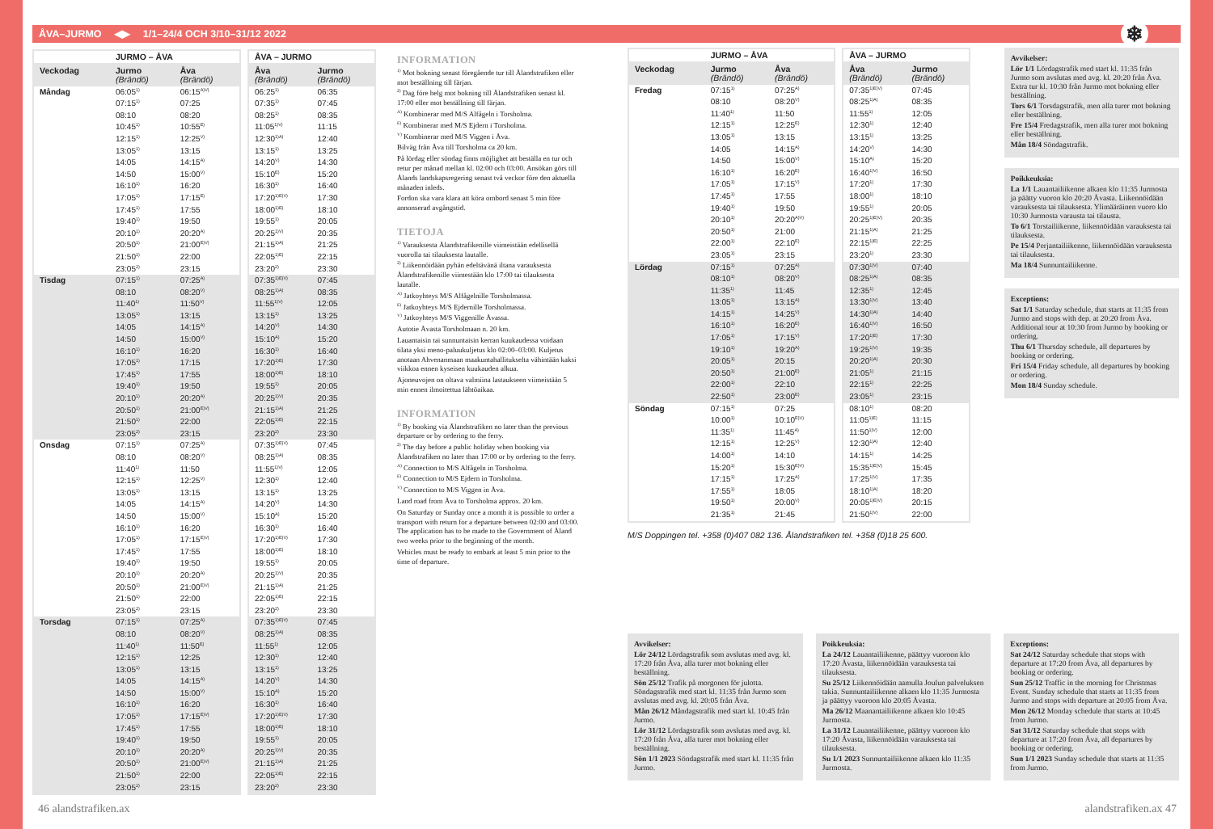ÅVA–JURMO ◀▶ 1/1–24/4 OCH 3/10–31/12 2022 ❄
| | JURMO – ÅVA | |
| --- | --- | --- |
| Veckodag | Jurmo (Brändö) | Åva (Brändö) |
| Måndag | 06:05<sup>1)</sup> | 06:15<sup>A)V)</sup> |
| | 07:15<sup>1)</sup> | 07:25 |
| | 08:10 | 08:20 |
| | 10:45<sup>1)</sup> | 10:55<sup>E)</sup> |
| | 12:15<sup>1)</sup> | 12:25<sup>V)</sup> |
| | 13:05<sup>1)</sup> | 13:15 |
| | 14:05 | 14:15<sup>A)</sup> |
| | 14:50 | 15:00<sup>V)</sup> |
| | 16:10<sup>1)</sup> | 16:20 |
| | 17:05<sup>1)</sup> | 17:15<sup>E)</sup> |
| | 17:45<sup>1)</sup> | 17:55 |
| | 19:40<sup>1)</sup> | 19:50 |
| | 20:10<sup>1)</sup> | 20:20<sup>A)</sup> |
| | 20:50<sup>1)</sup> | 21:00<sup>E)V)</sup> |
| | 21:50<sup>1)</sup> | 22:00 |
| | 23:05<sup>2)</sup> | 23:15 |
| Tisdag | 07:15<sup>1)</sup> | 07:25<sup>A)</sup> |
| | 08:10 | 08:20<sup>V)</sup> |
| | 11:40<sup>1)</sup> | 11:50<sup>V)</sup> |
| | 13:05<sup>1)</sup> | 13:15 |
| | 14:05 | 14:15<sup>A)</sup> |
| | 14:50 | 15:00<sup>V)</sup> |
| | 16:10<sup>1)</sup> | 16:20 |
| | 17:05<sup>1)</sup> | 17:15 |
| | 17:45<sup>1)</sup> | 17:55 |
| | 19:40<sup>1)</sup> | 19:50 |
| | 20:10<sup>1)</sup> | 20:20<sup>A)</sup> |
| | 20:50<sup>1)</sup> | 21:00<sup>E)V)</sup> |
| | 21:50<sup>1)</sup> | 22:00 |
| | 23:05<sup>2)</sup> | 23:15 |
| Onsdag | 07:15<sup>1)</sup> | 07:25<sup>A)</sup> |
| | 08:10 | 08:20<sup>V)</sup> |
| | 11:40<sup>1)</sup> | 11:50 |
| | 12:15<sup>1)</sup> | 12:25<sup>V)</sup> |
| | 13:05<sup>1)</sup> | 13:15 |
| | 14:05 | 14:15<sup>A)</sup> |
| | 14:50 | 15:00<sup>V)</sup> |
| | 16:10<sup>1)</sup> | 16:20 |
| | 17:05<sup>1)</sup> | 17:15<sup>E)V)</sup> |
| | 17:45<sup>1)</sup> | 17:55 |
| | 19:40<sup>1)</sup> | 19:50 |
| | 20:10<sup>1)</sup> | 20:20<sup>A)</sup> |
| | 20:50<sup>1)</sup> | 21:00<sup>E)V)</sup> |
| | 21:50<sup>1)</sup> | 22:00 |
| | 23:05<sup>2)</sup> | 23:15 |
| Torsdag | 07:15<sup>1)</sup> | 07:25<sup>A)</sup> |
| | 08:10 | 08:20<sup>V)</sup> |
| | 11:40<sup>1)</sup> | 11:50<sup>E)</sup> |
| | 12:15<sup>1)</sup> | 12:25 |
| | 13:05<sup>1)</sup> | 13:15 |
| | 14:05 | 14:15<sup>A)</sup> |
| | 14:50 | 15:00<sup>V)</sup> |
| | 16:10<sup>1)</sup> | 16:20 |
| | 17:05<sup>1)</sup> | 17:15<sup>E)V)</sup> |
| | 17:45<sup>1)</sup> | 17:55 |
| | 19:40<sup>1)</sup> | 19:50 |
| | 20:10<sup>1)</sup> | 20:20<sup>A)</sup> |
| | 20:50<sup>1)</sup> | 21:00<sup>E)V)</sup> |
| | 21:50<sup>1)</sup> | 22:00 |
| | 23:05<sup>2)</sup> | 23:15 |
| ÅVA – JURMO | |
| --- | --- |
| Åva (Brändö) | Jurmo (Brändö) |
| 06:25<sup>1)</sup> | 06:35 |
| 07:35<sup>1)</sup> | 07:45 |
| 08:25<sup>1)</sup> | 08:35 |
| 11:05<sup>1)V)</sup> | 11:15 |
| 12:30<sup>1)A)</sup> | 12:40 |
| 13:15<sup>1)</sup> | 13:25 |
| 14:20<sup>V)</sup> | 14:30 |
| 15:10<sup>E)</sup> | 15:20 |
| 16:30<sup>1)</sup> | 16:40 |
| 17:20<sup>1)E)V)</sup> | 17:30 |
| 18:00<sup>1)E)</sup> | 18:10 |
| 19:55<sup>1)</sup> | 20:05 |
| 20:25<sup>1)V)</sup> | 20:35 |
| 21:15<sup>1)A)</sup> | 21:25 |
| 22:05<sup>1)E)</sup> | 22:15 |
| 23:20<sup>2)</sup> | 23:30 |
| 07:35<sup>1)E)V)</sup> | 07:45 |
| 08:25<sup>1)A)</sup> | 08:35 |
| 11:55<sup>1)V)</sup> | 12:05 |
| 13:15<sup>1)</sup> | 13:25 |
| 14:20<sup>V)</sup> | 14:30 |
| 15:10<sup>A)</sup> | 15:20 |
| 16:30<sup>1)</sup> | 16:40 |
| 17:20<sup>1)E)</sup> | 17:30 |
| 18:00<sup>1)E)</sup> | 18:10 |
| 19:55<sup>1)</sup> | 20:05 |
| 20:25<sup>1)V)</sup> | 20:35 |
| 21:15<sup>1)A)</sup> | 21:25 |
| 22:05<sup>1)E)</sup> | 22:15 |
| 23:20<sup>2)</sup> | 23:30 |
| 07:35<sup>1)E)V)</sup> | 07:45 |
| 08:25<sup>1)A)</sup> | 08:35 |
| 11:55<sup>1)V)</sup> | 12:05 |
| 12:30<sup>1)</sup> | 12:40 |
| 13:15<sup>1)</sup> | 13:25 |
| 14:20<sup>V)</sup> | 14:30 |
| 15:10<sup>A)</sup> | 15:20 |
| 16:30<sup>1)</sup> | 16:40 |
| 17:20<sup>1)E)V)</sup> | 17:30 |
| 18:00<sup>1)E)</sup> | 18:10 |
| 19:55<sup>1)</sup> | 20:05 |
| 20:25<sup>1)V)</sup> | 20:35 |
| 21:15<sup>1)A)</sup> | 21:25 |
| 22:05<sup>1)E)</sup> | 22:15 |
| 23:20<sup>2)</sup> | 23:30 |
| 07:35<sup>1)E)V)</sup> | 07:45 |
| 08:25<sup>1)A)</sup> | 08:35 |
| 11:55<sup>1)</sup> | 12:05 |
| 12:30<sup>1)</sup> | 12:40 |
| 13:15<sup>1)</sup> | 13:25 |
| 14:20<sup>V)</sup> | 14:30 |
| 15:10<sup>A)</sup> | 15:20 |
| 16:30<sup>1)</sup> | 16:40 |
| 17:20<sup>1)E)V)</sup> | 17:30 |
| 18:00<sup>1)E)</sup> | 18:10 |
| 19:55<sup>1)</sup> | 20:05 |
| 20:25<sup>1)V)</sup> | 20:35 |
| 21:15<sup>1)A)</sup> | 21:25 |
| 22:05<sup>1)E)</sup> | 22:15 |
| 23:20<sup>2)</sup> | 23:30 |
INFORMATION
<sup>1)</sup> Mot bokning senast föregående tur till Ålandstrafiken eller mot beställning till färjan.
<sup>2)</sup> Dag före helg mot bokning till Ålandstrafiken senast kl. 17:00 eller mot beställning till färjan.
<sup>A)</sup> Kombinerar med M/S Alfågeln i Torsholma.
<sup>E)</sup> Kombinerar med M/S Ejdern i Torsholma.
<sup>V)</sup> Kombinerar med M/S Viggen i Åva.
Bilväg från Åva till Torsholma ca 20 km.
På lördag eller söndag finns möjlighet att beställa en tur och retur per månad mellan kl. 02:00 och 03:00. Ansökan görs till Ålands landskapsregering senast två veckor före den aktuella månaden inleds.
Fordon ska vara klara att köra ombord senast 5 min före annonserad avgångstid.
TIETOJA
<sup>1)</sup> Varauksesta Ålandstrafikenille viimeistään edellisellä vuorolla tai tilauksesta lautalle.
<sup>2)</sup> Liikennöidään pyhän edeltävänä iltana varauksesta Ålandstrafikenille viimestään klo 17:00 tai tilauksesta lautalle.
<sup>A)</sup> Jatkoyhteys M/S Alfågelnille Torsholmassa.
<sup>E)</sup> Jatkoyhteys M/S Ejdernille Torsholmassa.
<sup>V)</sup> Jatkoyhteys M/S Viggenille Åvassa.
Autotie Åvasta Torsholmaan n. 20 km.
Lauantaisin tai sunnuntaisin kerran kuukaudessa voidaan tilata yksi meno-paluukuljetus klo 02:00–03:00. Kuljetus anotaan Ahvenanmaan maakuntahallitukselta vähintään kaksi viikkoa ennen kyseisen kuukauden alkua.
Ajoneuvojen on oltava valmiina lastaukseen viimeistään 5 min ennen ilmoitettua lähtöaikaa.
INFORMATION
<sup>1)</sup> By booking via Ålandstrafiken no later than the previous departure or by ordering to the ferry.
<sup>2)</sup> The day before a public holiday when booking via Ålandstrafiken no later than 17:00 or by ordering to the ferry.
<sup>A)</sup> Connection to M/S Alfågeln in Torsholma.
<sup>E)</sup> Connection to M/S Ejdern in Torsholma.
<sup>V)</sup> Connection to M/S Viggen in Åva.
Land road from Åva to Torsholma approx. 20 km.
On Saturday or Sunday once a month it is possible to order a transport with return for a departure between 02:00 and 03:00. The application has to be made to the Government of Åland two weeks prior to the beginning of the month.
Vehicles must be ready to embark at least 5 min prior to the time of departure.
| | JURMO – ÅVA | |
| --- | --- | --- |
| Veckodag | Jurmo (Brändö) | Åva (Brändö) |
| Fredag | 07:15<sup>1)</sup> | 07:25<sup>A)</sup> |
| | 08:10 | 08:20<sup>V)</sup> |
| | 11:40<sup>1)</sup> | 11:50 |
| | 12:15<sup>1)</sup> | 12:25<sup>E)</sup> |
| | 13:05<sup>1)</sup> | 13:15 |
| | 14:05 | 14:15<sup>A)</sup> |
| | 14:50 | 15:00<sup>V)</sup> |
| | 16:10<sup>1)</sup> | 16:20<sup>E)</sup> |
| | 17:05<sup>1)</sup> | 17:15<sup>V)</sup> |
| | 17:45<sup>1)</sup> | 17:55 |
| | 19:40<sup>1)</sup> | 19:50 |
| | 20:10<sup>1)</sup> | 20:20<sup>A)V)</sup> |
| | 20:50<sup>1)</sup> | 21:00 |
| | 22:00<sup>1)</sup> | 22:10<sup>E)</sup> |
| | 23:05<sup>1)</sup> | 23:15 |
| Lördag | 07:15<sup>1)</sup> | 07:25<sup>A)</sup> |
| | 08:10<sup>1)</sup> | 08:20<sup>V)</sup> |
| | 11:35<sup>1)</sup> | 11:45 |
| | 13:05<sup>1)</sup> | 13:15<sup>A)</sup> |
| | 14:15<sup>1)</sup> | 14:25<sup>V)</sup> |
| | 16:10<sup>1)</sup> | 16:20<sup>E)</sup> |
| | 17:05<sup>1)</sup> | 17:15<sup>V)</sup> |
| | 19:10<sup>1)</sup> | 19:20<sup>A)</sup> |
| | 20:05<sup>1)</sup> | 20:15 |
| | 20:50<sup>1)</sup> | 21:00<sup>E)</sup> |
| | 22:00<sup>1)</sup> | 22:10 |
| | 22:50<sup>1)</sup> | 23:00<sup>E)</sup> |
| Söndag | 07:15<sup>1)</sup> | 07:25 |
| | 10:00<sup>1)</sup> | 10:10<sup>E)V)</sup> |
| | 11:35<sup>1)</sup> | 11:45<sup>A)</sup> |
| | 12:15<sup>1)</sup> | 12:25<sup>V)</sup> |
| | 14:00<sup>1)</sup> | 14:10 |
| | 15:20<sup>1)</sup> | 15:30<sup>E)V)</sup> |
| | 17:15<sup>1)</sup> | 17:25<sup>A)</sup> |
| | 17:55<sup>1)</sup> | 18:05 |
| | 19:50<sup>1)</sup> | 20:00<sup>V)</sup> |
| | 21:35<sup>1)</sup> | 21:45 |
| ÅVA – JURMO | |
| --- | --- |
| Åva (Brändö) | Jurmo (Brändö) |
| 07:35<sup>1)E)V)</sup> | 07:45 |
| 08:25<sup>1)A)</sup> | 08:35 |
| 11:55<sup>1)</sup> | 12:05 |
| 12:30<sup>1)</sup> | 12:40 |
| 13:15<sup>1)</sup> | 13:25 |
| 14:20<sup>V)</sup> | 14:30 |
| 15:10<sup>A)</sup> | 15:20 |
| 16:40<sup>1)V)</sup> | 16:50 |
| 17:20<sup>1)</sup> | 17:30 |
| 18:00<sup>1)</sup> | 18:10 |
| 19:55<sup>1)</sup> | 20:05 |
| 20:25<sup>1)E)V)</sup> | 20:35 |
| 21:15<sup>1)A)</sup> | 21:25 |
| 22:15<sup>1)E)</sup> | 22:25 |
| 23:20<sup>1)</sup> | 23:30 |
| 07:30<sup>1)V)</sup> | 07:40 |
| 08:25<sup>1)A)</sup> | 08:35 |
| 12:35<sup>1)</sup> | 12:45 |
| 13:30<sup>1)V)</sup> | 13:40 |
| 14:30<sup>1)A)</sup> | 14:40 |
| 16:40<sup>1)V)</sup> | 16:50 |
| 17:20<sup>1)E)</sup> | 17:30 |
| 19:25<sup>1)V)</sup> | 19:35 |
| 20:20<sup>1)A)</sup> | 20:30 |
| 21:05<sup>1)</sup> | 21:15 |
| 22:15<sup>1)</sup> | 22:25 |
| 23:05<sup>1)</sup> | 23:15 |
| 08:10<sup>1)</sup> | 08:20 |
| 11:05<sup>1)E)</sup> | 11:15 |
| 11:50<sup>1)V)</sup> | 12:00 |
| 12:30<sup>1)A)</sup> | 12:40 |
| 14:15<sup>1)</sup> | 14:25 |
| 15:35<sup>1)E)V)</sup> | 15:45 |
| 17:25<sup>1)V)</sup> | 17:35 |
| 18:10<sup>1)A)</sup> | 18:20 |
| 20:05<sup>1)E)V)</sup> | 20:15 |
| 21:50<sup>1)V)</sup> | 22:00 |
Avvikelser:
Lör 1/1 Lördagstrafik med start kl. 11:35 från Jurmo som avslutas med avg. kl. 20:20 från Åva. Extra tur kl. 10:30 från Jurmo mot bokning eller beställning.
Tors 6/1 Torsdagstrafik, men alla turer mot bokning eller beställning.
Fre 15/4 Fredagstrafik, men alla turer mot bokning eller beställning.
Mån 18/4 Söndagstrafik.
Poikkeuksia:
La 1/1 Lauantailiikenne alkaen klo 11:35 Jurmosta ja päätty vuoron klo 20:20 Åvasta. Liikennöidään varauksesta tai tilauksesta. Ylimääräinen vuoro klo 10:30 Jurmosta varausta tai tilausta.
To 6/1 Torstailiikenne, liikennöidään varauksesta tai tilauksesta.
Pe 15/4 Perjantailiikenne, liikennöidään varauksesta tai tilauksesta.
Ma 18/4 Sunnuntailiikenne.
Exceptions:
Sat 1/1 Saturday schedule, that starts at 11:35 from Jurmo and stops with dep. at 20:20 from Åva. Additional tour at 10:30 from Jurmo by booking or ordering.
Thu 6/1 Thursday schedule, all departures by booking or ordering.
Fri 15/4 Friday schedule, all departures by booking or ordering.
Mon 18/4 Sunday schedule.
M/S Doppingen tel. +358 (0)407 082 136. Ålandstrafiken tel. +358 (0)18 25 600.
Avvikelser:
Lör 24/12 Lördagstrafik som avslutas med avg. kl. 17:20 från Åva, alla turer mot bokning eller beställning.
Sön 25/12 Trafik på morgonen för julotta. Söndagstrafik med start kl. 11:35 från Jurmo som avslutas med avg. kl. 20:05 från Åva.
Mån 26/12 Måndagstrafik med start kl. 10:45 från Jurmo.
Lör 31/12 Lördagstrafik som avslutas med avg. kl. 17:20 från Åva, alla turer mot bokning eller beställning.
Sön 1/1 2023 Söndagstrafik med start kl. 11:35 från Jurmo.
Poikkeuksia:
La 24/12 Lauantailiikenne, päättyy vuoroon klo 17:20 Åvasta, liikennöidään varauksesta tai tilauksesta.
Su 25/12 Liikennöidään aamulla Joulun palveluksen takia. Sunnuntailiikenne alkaen klo 11:35 Jurmosta ja päättyy vuoroon klo 20:05 Åvasta.
Ma 26/12 Maanantailiikenne alkaen klo 10:45 Jurmosta.
La 31/12 Lauantailiikenne, päättyy vuoroon klo 17:20 Åvasta, liikennöidään varauksesta tai tilauksesta.
Su 1/1 2023 Sunnuntailiikenne alkaen klo 11:35 Jurmosta.
Exceptions:
Sat 24/12 Saturday schedule that stops with departure at 17:20 from Åva, all departures by booking or ordering.
Sun 25/12 Traffic in the morning for Christmas Event. Sunday schedule that starts at 11:35 from Jurmo and stops with departure at 20:05 from Åva.
Mon 26/12 Monday schedule that starts at 10:45 from Jurmo.
Sat 31/12 Saturday schedule that stops with departure at 17:20 from Åva, all departures by booking or ordering.
Sun 1/1 2023 Sunday schedule that starts at 11:35 from Jurmo.
46 alandstrafiken.ax alandstrafiken.ax 47